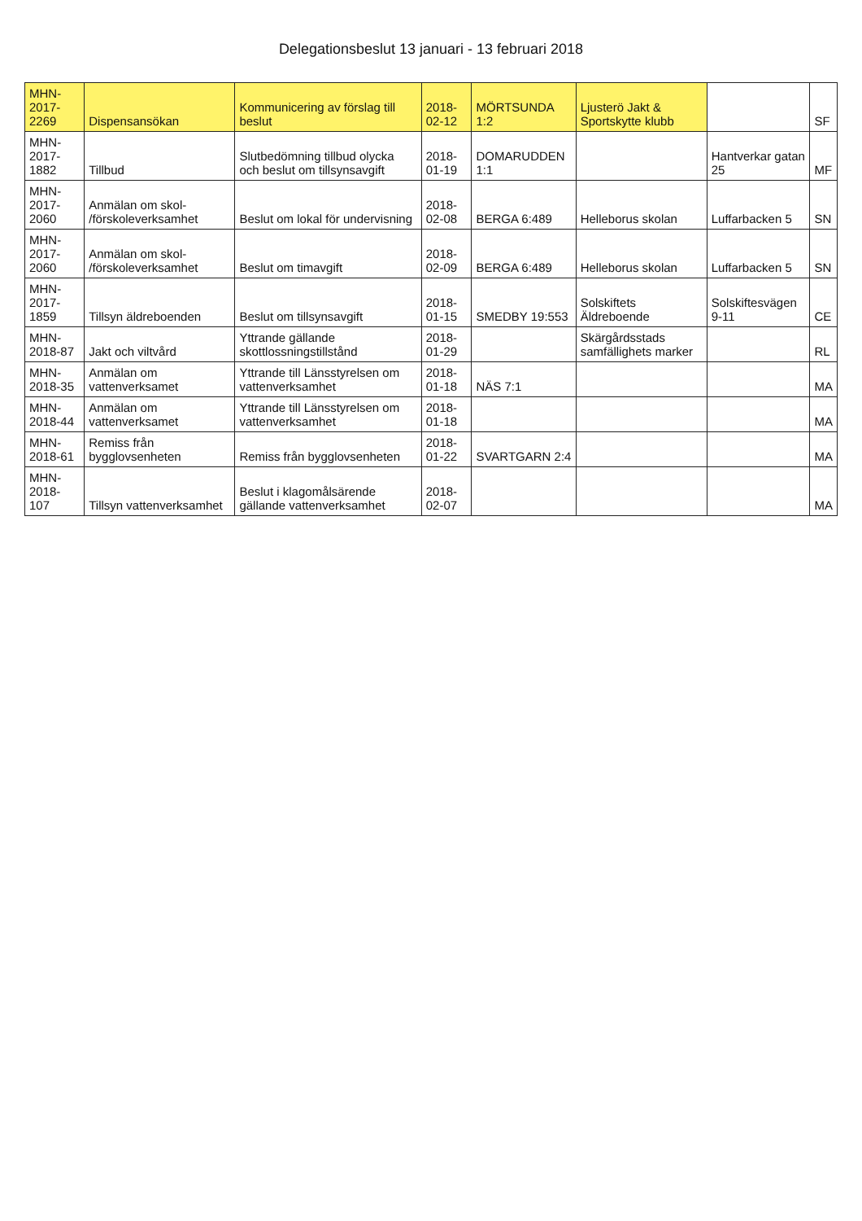Delegationsbeslut 13 januari - 13 februari 2018
| MHN-2017-2269 | Dispensansökan | Kommunicering av förslag till beslut | 2018-02-12 | MÖRTSUNDA 1:2 | Ljusterö Jakt & Sportskytte klubb | | SF |
| MHN-2017-1882 | Tillbud | Slutbedömning tillbud olycka och beslut om tillsynsavgift | 2018-01-19 | DOMARUDDEN 1:1 | | Hantverkar gatan 25 | MF |
| MHN-2017-2060 | Anmälan om skol- /förskoleverksamhet | Beslut om lokal för undervisning | 2018-02-08 | BERGA 6:489 | Helleborus skolan | Luffarbacken 5 | SN |
| MHN-2017-2060 | Anmälan om skol- /förskoleverksamhet | Beslut om timavgift | 2018-02-09 | BERGA 6:489 | Helleborus skolan | Luffarbacken 5 | SN |
| MHN-2017-1859 | Tillsyn äldreboenden | Beslut om tillsynsavgift | 2018-01-15 | SMEDBY 19:553 | Solskiftets Äldreboende | Solskiftesvägen 9-11 | CE |
| MHN-2018-87 | Jakt och viltvård | Yttrande gällande skottlossningstillstånd | 2018-01-29 | | Skärgårdsstads samfällighets marker | | RL |
| MHN-2018-35 | Anmälan om vattenverksamet | Yttrande till Länsstyrelsen om vattenverksamhet | 2018-01-18 | NÄS 7:1 | | | MA |
| MHN-2018-44 | Anmälan om vattenverksamet | Yttrande till Länsstyrelsen om vattenverksamhet | 2018-01-18 | | | | MA |
| MHN-2018-61 | Remiss från bygglovsenheten | Remiss från bygglovsenheten | 2018-01-22 | SVARTGARN 2:4 | | | MA |
| MHN-2018-107 | Tillsyn vattenverksamhet | Beslut i klagomålsärende gällande vattenverksamhet | 2018-02-07 | | | | MA |